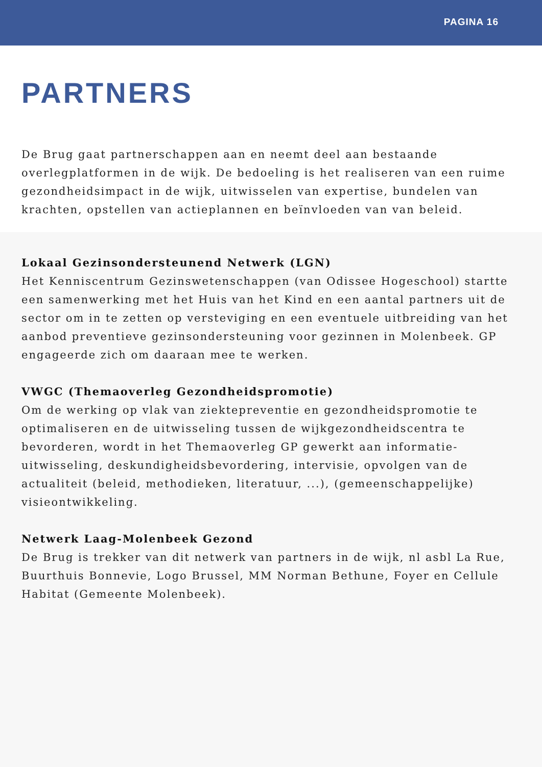PAGINA 16
PARTNERS
De Brug gaat partnerschappen aan en neemt deel aan bestaande overlegplatformen in de wijk. De bedoeling is het realiseren van een ruime gezondheidsimpact in de wijk, uitwisselen van expertise, bundelen van krachten, opstellen van actieplannen en beïnvloeden van van beleid.
Lokaal Gezinsondersteunend Netwerk (LGN)
Het Kenniscentrum Gezinswetenschappen (van Odissee Hogeschool) startte een samenwerking met het Huis van het Kind en een aantal partners uit de sector om in te zetten op versteviging en een eventuele uitbreiding van het aanbod preventieve gezinsondersteuning voor gezinnen in Molenbeek. GP engageerde zich om daaraan mee te werken.
VWGC (Themaoverleg Gezondheidspromotie)
Om de werking op vlak van ziektepreventie en gezondheidspromotie te optimaliseren en de uitwisseling tussen de wijkgezondheidscentra te bevorderen, wordt in het Themaoverleg GP gewerkt aan informatie-uitwisseling, deskundigheidsbevordering, intervisie, opvolgen van de actualiteit (beleid, methodieken, literatuur, ...), (gemeenschappelijke) visieontwikkeling.
Netwerk Laag-Molenbeek Gezond
De Brug is trekker van dit netwerk van partners in de wijk, nl asbl La Rue, Buurthuis Bonnevie, Logo Brussel, MM Norman Bethune, Foyer en Cellule Habitat (Gemeente Molenbeek).